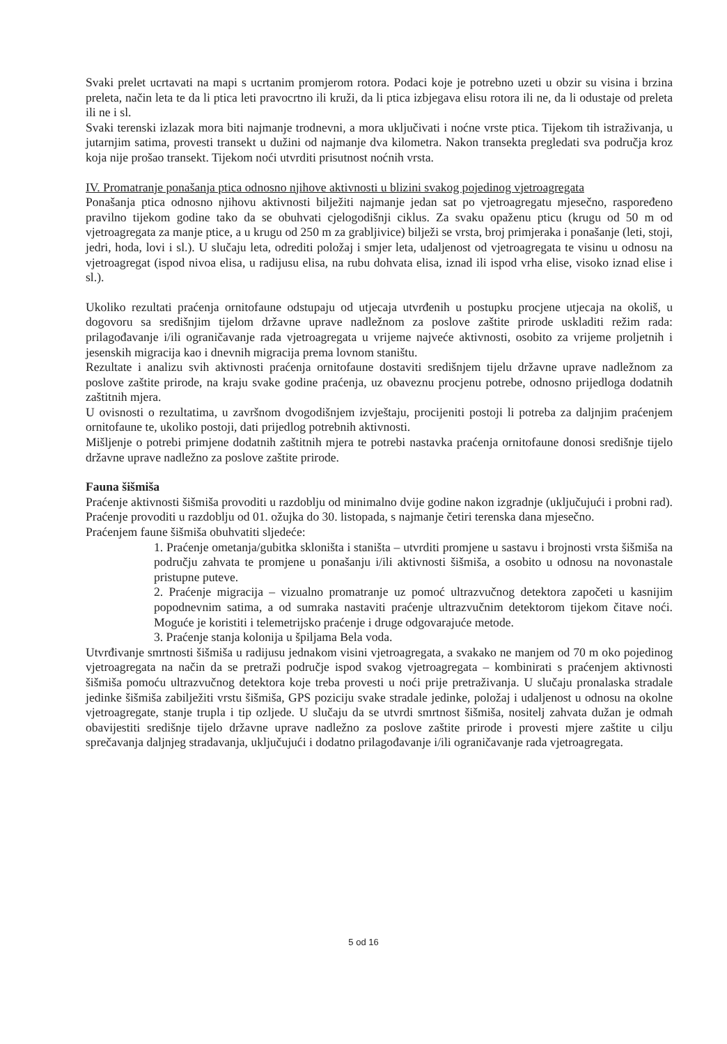Svaki prelet ucrtavati na mapi s ucrtanim promjerom rotora. Podaci koje je potrebno uzeti u obzir su visina i brzina preleta, način leta te da li ptica leti pravocrtno ili kruži, da li ptica izbjegava elisu rotora ili ne, da li odustaje od preleta ili ne i sl.
Svaki terenski izlazak mora biti najmanje trodnevni, a mora uključivati i noćne vrste ptica. Tijekom tih istraživanja, u jutarnjim satima, provesti transekt u dužini od najmanje dva kilometra. Nakon transekta pregledati sva područja kroz koja nije prošao transekt. Tijekom noći utvrditi prisutnost noćnih vrsta.
IV. Promatranje ponašanja ptica odnosno njihove aktivnosti u blizini svakog pojedinog vjetroagregata
Ponašanja ptica odnosno njihovu aktivnosti bilježiti najmanje jedan sat po vjetroagregatu mjesečno, raspoređeno pravilno tijekom godine tako da se obuhvati cjelogodišnji ciklus. Za svaku opaženu pticu (krugu od 50 m od vjetroagregata za manje ptice, a u krugu od 250 m za grabljivice) bilježi se vrsta, broj primjeraka i ponašanje (leti, stoji, jedri, hoda, lovi i sl.). U slučaju leta, odrediti položaj i smjer leta, udaljenost od vjetroagregata te visinu u odnosu na vjetroagregat (ispod nivoa elisa, u radijusu elisa, na rubu dohvata elisa, iznad ili ispod vrha elise, visoko iznad elise i sl.).
Ukoliko rezultati praćenja ornitofaune odstupaju od utjecaja utvrđenih u postupku procjene utjecaja na okoliš, u dogovoru sa središnjim tijelom državne uprave nadležnom za poslove zaštite prirode uskladiti režim rada: prilagođavanje i/ili ograničavanje rada vjetroagregata u vrijeme najveće aktivnosti, osobito za vrijeme proljetnih i jesenskih migracija kao i dnevnih migracija prema lovnom staništu.
Rezultate i analizu svih aktivnosti praćenja ornitofaune dostaviti središnjem tijelu državne uprave nadležnom za poslove zaštite prirode, na kraju svake godine praćenja, uz obaveznu procjenu potrebe, odnosno prijedloga dodatnih zaštitnih mjera.
U ovisnosti o rezultatima, u završnom dvogodišnjem izvještaju, procijeniti postoji li potreba za daljnjim praćenjem ornitofaune te, ukoliko postoji, dati prijedlog potrebnih aktivnosti.
Mišljenje o potrebi primjene dodatnih zaštitnih mjera te potrebi nastavka praćenja ornitofaune donosi središnje tijelo državne uprave nadležno za poslove zaštite prirode.
Fauna šišmiša
Praćenje aktivnosti šišmiša provoditi u razdoblju od minimalno dvije godine nakon izgradnje (uključujući i probni rad). Praćenje provoditi u razdoblju od 01. ožujka do 30. listopada, s najmanje četiri terenska dana mjesečno.
Praćenjem faune šišmiša obuhvatiti sljedeće:
1. Praćenje ometanja/gubitka skloništa i staništa – utvrditi promjene u sastavu i brojnosti vrsta šišmiša na području zahvata te promjene u ponašanju i/ili aktivnosti šišmiša, a osobito u odnosu na novonastale pristupne puteve.
2. Praćenje migracija – vizualno promatranje uz pomoć ultrazvučnog detektora započeti u kasnijim popodnevnim satima, a od sumraka nastaviti praćenje ultrazvučnim detektorom tijekom čitave noći. Moguće je koristiti i telemetrijsko praćenje i druge odgovarajuće metode.
3. Praćenje stanja kolonija u špiljama Bela voda.
Utvrđivanje smrtnosti šišmiša u radijusu jednakom visini vjetroagregata, a svakako ne manjem od 70 m oko pojedinog vjetroagregata na način da se pretraži područje ispod svakog vjetroagregata – kombinirati s praćenjem aktivnosti šišmiša pomoću ultrazvučnog detektora koje treba provesti u noći prije pretraživanja. U slučaju pronalaska stradale jedinke šišmiša zabilježiti vrstu šišmiša, GPS poziciju svake stradale jedinke, položaj i udaljenost u odnosu na okolne vjetroagregate, stanje trupla i tip ozljede. U slučaju da se utvrdi smrtnost šišmiša, nositelj zahvata dužan je odmah obavijestiti središnje tijelo državne uprave nadležno za poslove zaštite prirode i provesti mjere zaštite u cilju sprečavanja daljnjeg stradavanja, uključujući i dodatno prilagođavanje i/ili ograničavanje rada vjetroagregata.
5 od 16